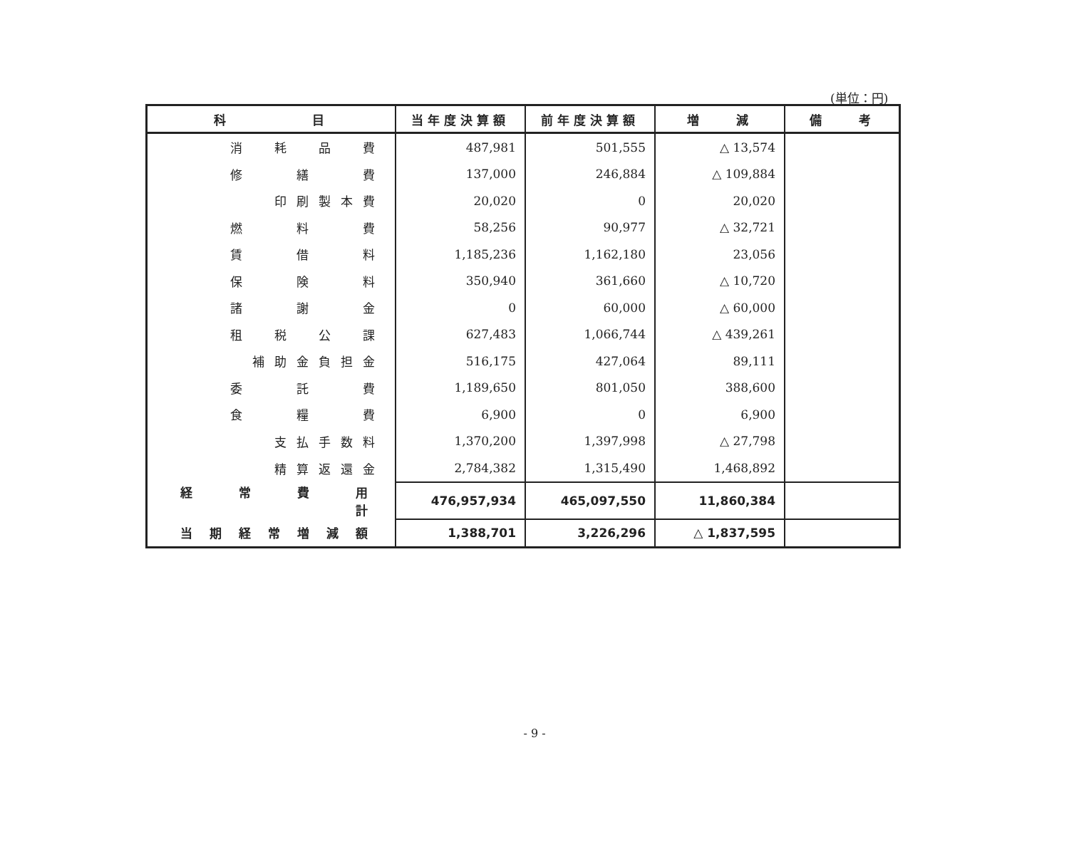(単位：円)
| 科 目 | 当年度決算額 | 前年度決算額 | 増 減 | 備 考 |
| --- | --- | --- | --- | --- |
| 消 耗 品 費 | 487,981 | 501,555 | △ 13,574 | |
| 修 繕 費 | 137,000 | 246,884 | △ 109,884 | |
| 印刷製本費 | 20,020 | 0 | 20,020 | |
| 燃 料 費 | 58,256 | 90,977 | △ 32,721 | |
| 賃 借 料 | 1,185,236 | 1,162,180 | 23,056 | |
| 保 険 料 | 350,940 | 361,660 | △ 10,720 | |
| 諸 謝 金 | 0 | 60,000 | △ 60,000 | |
| 租 税 公 課 | 627,483 | 1,066,744 | △ 439,261 | |
| 補助金負担金 | 516,175 | 427,064 | 89,111 | |
| 委 託 費 | 1,189,650 | 801,050 | 388,600 | |
| 食 糧 費 | 6,900 | 0 | 6,900 | |
| 支払手数料 | 1,370,200 | 1,397,998 | △ 27,798 | |
| 精算返還金 | 2,784,382 | 1,315,490 | 1,468,892 | |
| 経 常 費 用 計 | 476,957,934 | 465,097,550 | 11,860,384 | |
| 当期経常増減額 | 1,388,701 | 3,226,296 | △ 1,837,595 | |
- 9 -